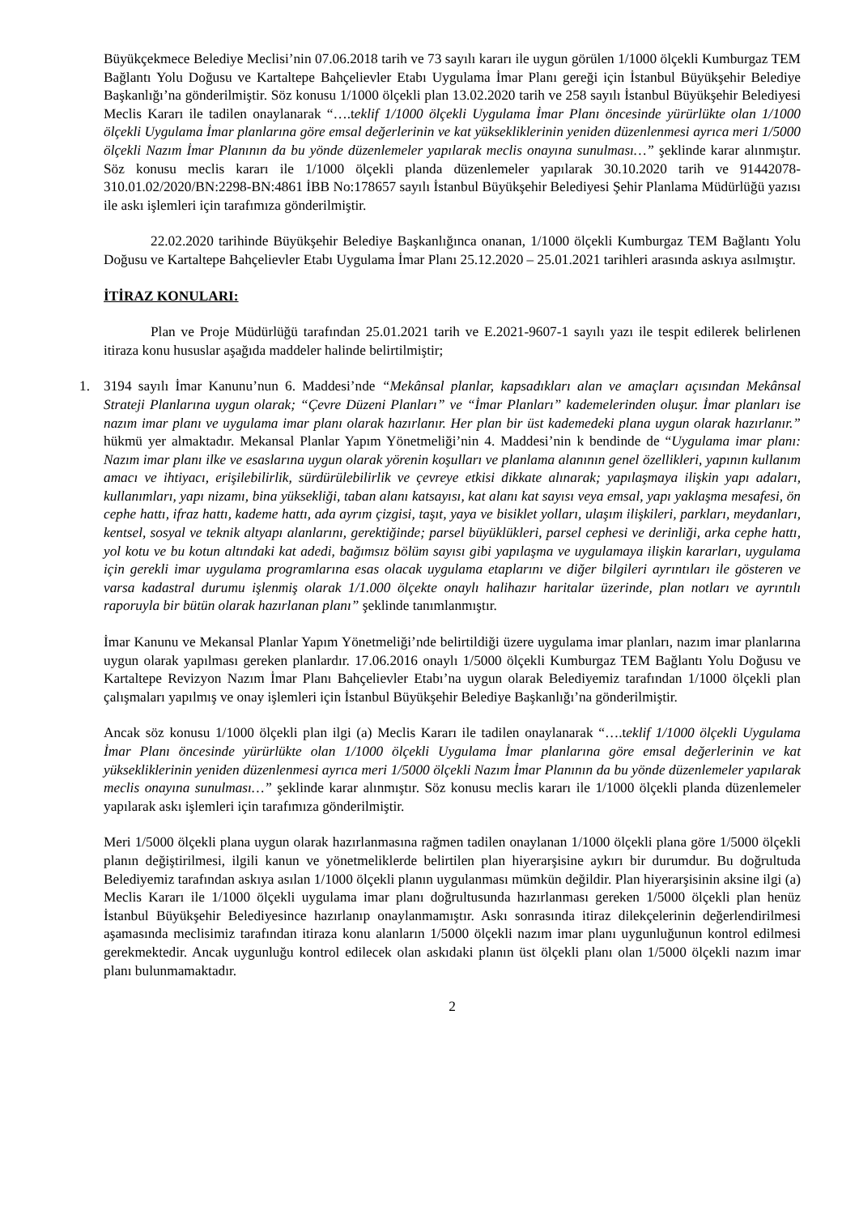Büyükçekmece Belediye Meclisi’nin 07.06.2018 tarih ve 73 sayılı kararı ile uygun görülen 1/1000 ölçekli Kumburgaz TEM Bağlantı Yolu Doğusu ve Kartaltepe Bahçelievler Etabı Uygulama İmar Planı gereği için İstanbul Büyükşehir Belediye Başkanlığı’na gönderilmiştir. Söz konusu 1/1000 ölçekli plan 13.02.2020 tarih ve 258 sayılı İstanbul Büyükşehir Belediyesi Meclis Kararı ile tadilen onaylanarak “….teklif 1/1000 ölçekli Uygulama İmar Planı öncesinde yürürlükte olan 1/1000 ölçekli Uygulama İmar planlarına göre emsal değerlerinin ve kat yüksekliklerinin yeniden düzenlenmesi ayrıca meri 1/5000 ölçekli Nazım İmar Planının da bu yönde düzenlemeler yapılarak meclis onayına sunulması…” şeklinde karar alınmıştır. Söz konusu meclis kararı ile 1/1000 ölçekli planda düzenlemeler yapılarak 30.10.2020 tarih ve 91442078-310.01.02/2020/BN:2298-BN:4861 İBB No:178657 sayılı İstanbul Büyükşehir Belediyesi Şehir Planlama Müdürlüğü yazısı ile askı işlemleri için tarafımıza gönderilmiştir.
22.02.2020 tarihinde Büyükşehir Belediye Başkanlığınca onanan, 1/1000 ölçekli Kumburgaz TEM Bağlantı Yolu Doğusu ve Kartaltepe Bahçelievler Etabı Uygulama İmar Planı 25.12.2020 – 25.01.2021 tarihleri arasında askıya asılmıştır.
İTİRAZ KONULARI:
Plan ve Proje Müdürlüğü tarafından 25.01.2021 tarih ve E.2021-9607-1 sayılı yazı ile tespit edilerek belirlenen itiraza konu hususlar aşağıda maddeler halinde belirtilmiştir;
1. 3194 sayılı İmar Kanunu’nun 6. Maddesi’nde “Mekânsal planlar, kapsadıkları alan ve amaçları açısından Mekânsal Strateji Planlarına uygun olarak; “Çevre Düzeni Planları” ve “İmar Planları” kademelerinden oluşur. İmar planları ise nazım imar planı ve uygulama imar planı olarak hazırlanır. Her plan bir üst kademedeki plana uygun olarak hazırlanır.” hükmü yer almaktadır. Mekansal Planlar Yapım Yönetmeliği’nin 4. Maddesi’nin k bendinde de “Uygulama imar planı: Nazım imar planı ilke ve esaslarına uygun olarak yörenin koşulları ve planlama alanının genel özellikleri, yapının kullanım amacı ve ihtiyacı, erişilebilirlik, sürdürülebilirlik ve çevreye etkisi dikkate alınarak; yapılaşmaya ilişkin yapı adaları, kullanımları, yapı nizamı, bina yüksekliği, taban alanı katsayısı, kat alanı kat sayısı veya emsal, yapı yaklaşma mesafesi, ön cephe hattı, ifraz hattı, kademe hattı, ada ayrım çizgisi, taşıt, yaya ve bisiklet yolları, ulaşım ilişkileri, parkları, meydanları, kentsel, sosyal ve teknik altyapı alanlarını, gerektiğinde; parsel büyüklükleri, parsel cephesi ve derinliği, arka cephe hattı, yol kotu ve bu kotun altındaki kat adedi, bağımsız bölüm sayısı gibi yapılaşma ve uygulamaya ilişkin kararları, uygulama için gerekli imar uygulama programlarına esas olacak uygulama etaplarını ve diğer bilgileri ayrıntıları ile gösteren ve varsa kadastral durumu işlenmiş olarak 1/1.000 ölçekte onaylı halihazır haritalar üzerinde, plan notları ve ayrıntılı raporuyla bir bütün olarak hazırlanan planı” şeklinde tanımlanmıştır.
İmar Kanunu ve Mekansal Planlar Yapım Yönetmeliği’nde belirtildiği üzere uygulama imar planları, nazım imar planlarına uygun olarak yapılması gereken planlardır. 17.06.2016 onaylı 1/5000 ölçekli Kumburgaz TEM Bağlantı Yolu Doğusu ve Kartaltepe Revizyon Nazım İmar Planı Bahçelievler Etabı’na uygun olarak Belediyemiz tarafından 1/1000 ölçekli plan çalışmaları yapılmış ve onay işlemleri için İstanbul Büyükşehir Belediye Başkanlığı’na gönderilmiştir.
Ancak söz konusu 1/1000 ölçekli plan ilgi (a) Meclis Kararı ile tadilen onaylanarak “….teklif 1/1000 ölçekli Uygulama İmar Planı öncesinde yürürlükte olan 1/1000 ölçekli Uygulama İmar planlarına göre emsal değerlerinin ve kat yüksekliklerinin yeniden düzenlenmesi ayrıca meri 1/5000 ölçekli Nazım İmar Planının da bu yönde düzenlemeler yapılarak meclis onayına sunulması…” şeklinde karar alınmıştır. Söz konusu meclis kararı ile 1/1000 ölçekli planda düzenlemeler yapılarak askı işlemleri için tarafımıza gönderilmiştir.
Meri 1/5000 ölçekli plana uygun olarak hazırlanmasına rağmen tadilen onaylanan 1/1000 ölçekli plana göre 1/5000 ölçekli planın değiştirilmesi, ilgili kanun ve yönetmeliklerde belirtilen plan hiyerarşisine aykırı bir durumdur. Bu doğrultuda Belediyemiz tarafından askıya asılan 1/1000 ölçekli planın uygulanması mümkün değildir. Plan hiyerarşisinin aksine ilgi (a) Meclis Kararı ile 1/1000 ölçekli uygulama imar planı doğrultusunda hazırlanması gereken 1/5000 ölçekli plan henüz İstanbul Büyükşehir Belediyesince hazırlanıp onaylanmamıştır. Askı sonrasında itiraz dilekçelerinin değerlendirilmesi aşamasında meclisimiz tarafından itiraza konu alanların 1/5000 ölçekli nazım imar planı uygunluğunun kontrol edilmesi gerekmektedir. Ancak uygunluğu kontrol edilecek olan askıdaki planın üst ölçekli planı olan 1/5000 ölçekli nazım imar planı bulunmamaktadır.
2